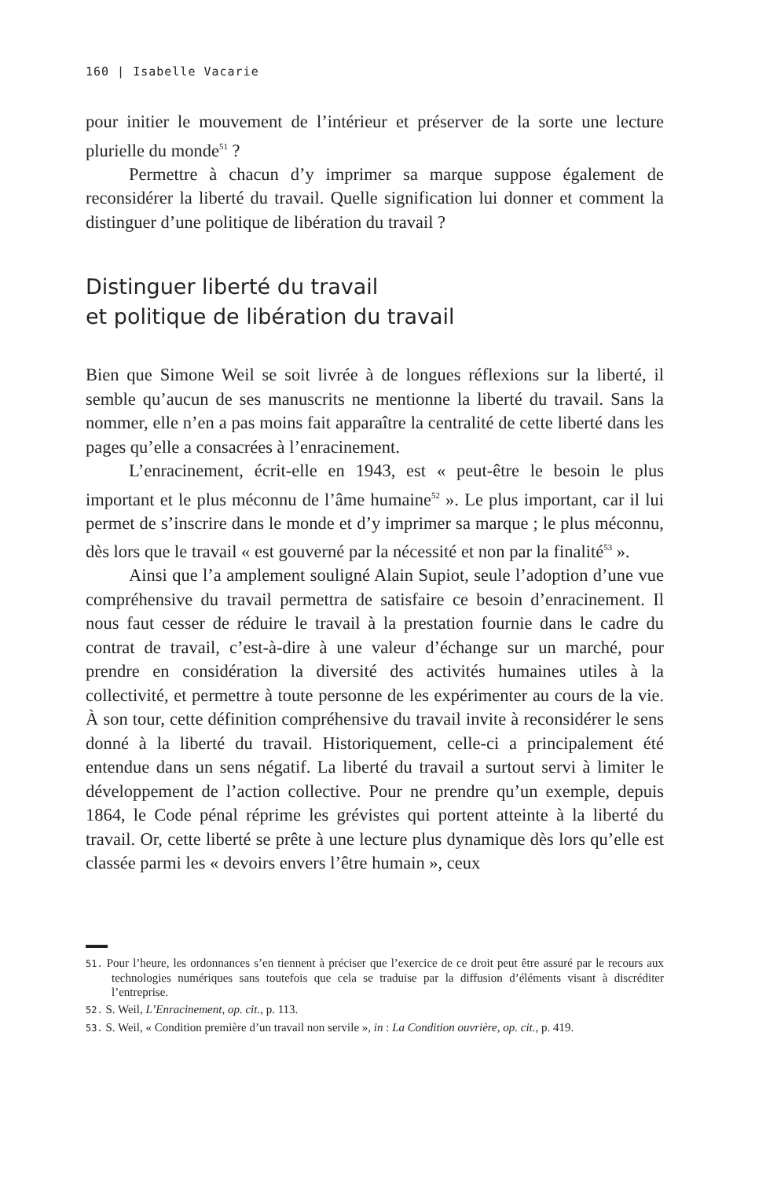160 | Isabelle Vacarie
pour initier le mouvement de l’intérieur et préserver de la sorte une lecture plurielle du monde<sup>51</sup> ?
Permettre à chacun d’y imprimer sa marque suppose également de reconsidérer la liberté du travail. Quelle signification lui donner et comment la distinguer d’une politique de libération du travail ?
Distinguer liberté du travail
et politique de libération du travail
Bien que Simone Weil se soit livrée à de longues réflexions sur la liberté, il semble qu’aucun de ses manuscrits ne mentionne la liberté du travail. Sans la nommer, elle n’en a pas moins fait apparaître la centralité de cette liberté dans les pages qu’elle a consacrées à l’enracinement.
L’enracinement, écrit-elle en 1943, est « peut-être le besoin le plus important et le plus méconnu de l’âme humaine<sup>52</sup> ». Le plus important, car il lui permet de s’inscrire dans le monde et d’y imprimer sa marque ; le plus méconnu, dès lors que le travail « est gouverné par la nécessité et non par la finalité<sup>53</sup> ».
Ainsi que l’a amplement souligné Alain Supiot, seule l’adoption d’une vue compréhensive du travail permettra de satisfaire ce besoin d’enracinement. Il nous faut cesser de réduire le travail à la prestation fournie dans le cadre du contrat de travail, c’est-à-dire à une valeur d’échange sur un marché, pour prendre en considération la diversité des activités humaines utiles à la collectivité, et permettre à toute personne de les expérimenter au cours de la vie. À son tour, cette définition compréhensive du travail invite à reconsidérer le sens donné à la liberté du travail. Historiquement, celle-ci a principalement été entendue dans un sens négatif. La liberté du travail a surtout servi à limiter le développement de l’action collective. Pour ne prendre qu’un exemple, depuis 1864, le Code pénal réprime les grévistes qui portent atteinte à la liberté du travail. Or, cette liberté se prête à une lecture plus dynamique dès lors qu’elle est classée parmi les « devoirs envers l’être humain », ceux
51. Pour l’heure, les ordonnances s’en tiennent à préciser que l’exercice de ce droit peut être assuré par le recours aux technologies numériques sans toutefois que cela se traduise par la diffusion d’éléments visant à discréditer l’entreprise.
52. S. Weil, L’Enracinement, op. cit., p. 113.
53. S. Weil, « Condition première d’un travail non servile », in : La Condition ouvrière, op. cit., p. 419.